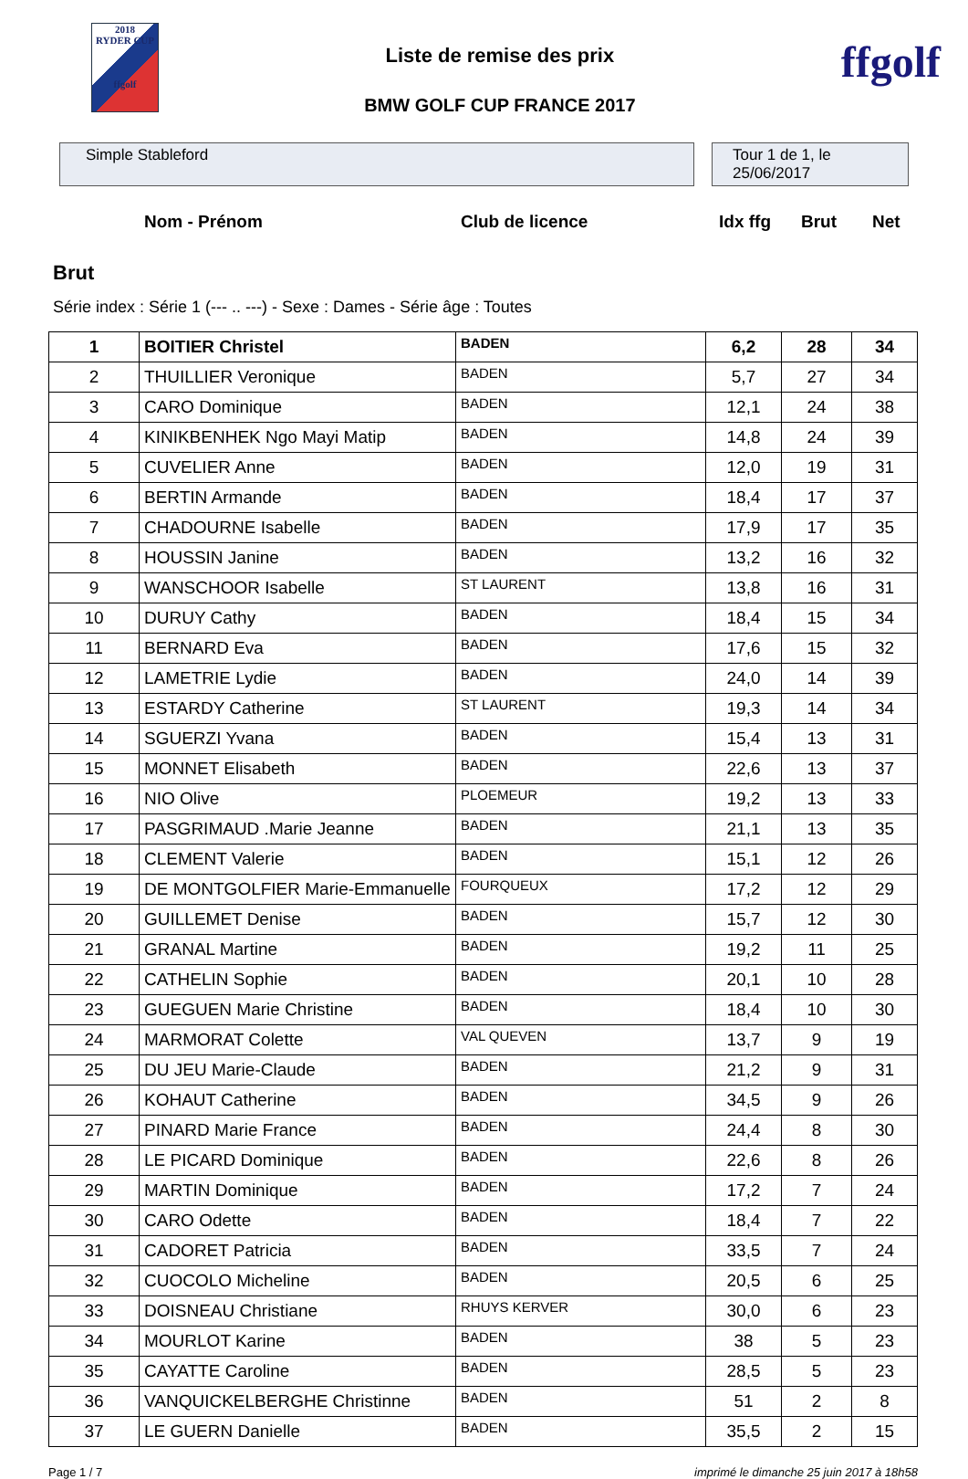2018
RYDER CUP
ffgolf
Liste de remise des prix
BMW GOLF CUP FRANCE 2017
ffgolf
Simple Stableford Tour 1 de 1, le 25/06/2017
Nom - Prénom Club de licence Idx ffg Brut Net
Brut
Série index : Série 1 (--- .. ---) - Sexe : Dames - Série âge : Toutes
| 1 | BOITIER Christel | BADEN | 6,2 | 28 | 34 |
| 2 | THUILLIER Veronique | BADEN | 5,7 | 27 | 34 |
| 3 | CARO Dominique | BADEN | 12,1 | 24 | 38 |
| 4 | KINIKBENHEK Ngo Mayi Matip | BADEN | 14,8 | 24 | 39 |
| 5 | CUVELIER Anne | BADEN | 12,0 | 19 | 31 |
| 6 | BERTIN Armande | BADEN | 18,4 | 17 | 37 |
| 7 | CHADOURNE Isabelle | BADEN | 17,9 | 17 | 35 |
| 8 | HOUSSIN Janine | BADEN | 13,2 | 16 | 32 |
| 9 | WANSCHOOR Isabelle | ST LAURENT | 13,8 | 16 | 31 |
| 10 | DURUY Cathy | BADEN | 18,4 | 15 | 34 |
| 11 | BERNARD Eva | BADEN | 17,6 | 15 | 32 |
| 12 | LAMETRIE Lydie | BADEN | 24,0 | 14 | 39 |
| 13 | ESTARDY Catherine | ST LAURENT | 19,3 | 14 | 34 |
| 14 | SGUERZI Yvana | BADEN | 15,4 | 13 | 31 |
| 15 | MONNET Elisabeth | BADEN | 22,6 | 13 | 37 |
| 16 | NIO Olive | PLOEMEUR | 19,2 | 13 | 33 |
| 17 | PASGRIMAUD .Marie Jeanne | BADEN | 21,1 | 13 | 35 |
| 18 | CLEMENT Valerie | BADEN | 15,1 | 12 | 26 |
| 19 | DE MONTGOLFIER Marie-Emmanuelle | FOURQUEUX | 17,2 | 12 | 29 |
| 20 | GUILLEMET Denise | BADEN | 15,7 | 12 | 30 |
| 21 | GRANAL Martine | BADEN | 19,2 | 11 | 25 |
| 22 | CATHELIN Sophie | BADEN | 20,1 | 10 | 28 |
| 23 | GUEGUEN Marie Christine | BADEN | 18,4 | 10 | 30 |
| 24 | MARMORAT Colette | VAL QUEVEN | 13,7 | 9 | 19 |
| 25 | DU JEU Marie-Claude | BADEN | 21,2 | 9 | 31 |
| 26 | KOHAUT Catherine | BADEN | 34,5 | 9 | 26 |
| 27 | PINARD Marie France | BADEN | 24,4 | 8 | 30 |
| 28 | LE PICARD Dominique | BADEN | 22,6 | 8 | 26 |
| 29 | MARTIN Dominique | BADEN | 17,2 | 7 | 24 |
| 30 | CARO Odette | BADEN | 18,4 | 7 | 22 |
| 31 | CADORET Patricia | BADEN | 33,5 | 7 | 24 |
| 32 | CUOCOLO Micheline | BADEN | 20,5 | 6 | 25 |
| 33 | DOISNEAU Christiane | RHUYS KERVER | 30,0 | 6 | 23 |
| 34 | MOURLOT Karine | BADEN | 38 | 5 | 23 |
| 35 | CAYATTE Caroline | BADEN | 28,5 | 5 | 23 |
| 36 | VANQUICKELBERGHE Christinne | BADEN | 51 | 2 | 8 |
| 37 | LE GUERN Danielle | BADEN | 35,5 | 2 | 15 |
Page 1 / 7 imprimé le dimanche 25 juin 2017 à 18h58